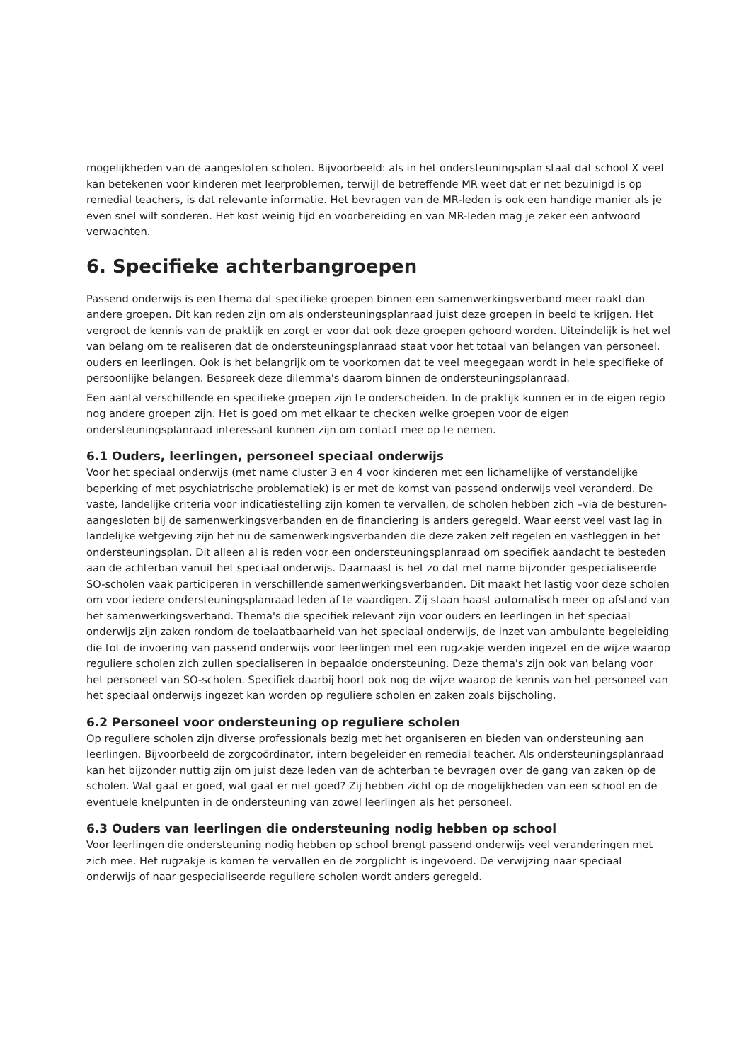mogelijkheden van de aangesloten scholen. Bijvoorbeeld: als in het ondersteuningsplan staat dat school X veel kan betekenen voor kinderen met leerproblemen, terwijl de betreffende MR weet dat er net bezuinigd is op remedial teachers, is dat relevante informatie. Het bevragen van de MR-leden is ook een handige manier als je even snel wilt sonderen. Het kost weinig tijd en voorbereiding en van MR-leden mag je zeker een antwoord verwachten.
6. Specifieke achterbangroepen
Passend onderwijs is een thema dat specifieke groepen binnen een samenwerkingsverband meer raakt dan andere groepen. Dit kan reden zijn om als ondersteuningsplanraad juist deze groepen in beeld te krijgen. Het vergroot de kennis van de praktijk en zorgt er voor dat ook deze groepen gehoord worden. Uiteindelijk is het wel van belang om te realiseren dat de ondersteuningsplanraad staat voor het totaal van belangen van personeel, ouders en leerlingen. Ook is het belangrijk om te voorkomen dat te veel meegegaan wordt in hele specifieke of persoonlijke belangen. Bespreek deze dilemma's daarom binnen de ondersteuningsplanraad.
Een aantal verschillende en specifieke groepen zijn te onderscheiden. In de praktijk kunnen er in de eigen regio nog andere groepen zijn. Het is goed om met elkaar te checken welke groepen voor de eigen ondersteuningsplanraad interessant kunnen zijn om contact mee op te nemen.
6.1 Ouders, leerlingen, personeel speciaal onderwijs
Voor het speciaal onderwijs (met name cluster 3 en 4 voor kinderen met een lichamelijke of verstandelijke beperking of met psychiatrische problematiek) is er met de komst van passend onderwijs veel veranderd. De vaste, landelijke criteria voor indicatiestelling zijn komen te vervallen, de scholen hebben zich –via de besturen- aangesloten bij de samenwerkingsverbanden en de financiering is anders geregeld. Waar eerst veel vast lag in landelijke wetgeving zijn het nu de samenwerkingsverbanden die deze zaken zelf regelen en vastleggen in het ondersteuningsplan. Dit alleen al is reden voor een ondersteuningsplanraad om specifiek aandacht te besteden aan de achterban vanuit het speciaal onderwijs. Daarnaast is het zo dat met name bijzonder gespecialiseerde SO-scholen vaak participeren in verschillende samenwerkingsverbanden. Dit maakt het lastig voor deze scholen om voor iedere ondersteuningsplanraad leden af te vaardigen. Zij staan haast automatisch meer op afstand van het samenwerkingsverband. Thema's die specifiek relevant zijn voor ouders en leerlingen in het speciaal onderwijs zijn zaken rondom de toelaatbaarheid van het speciaal onderwijs, de inzet van ambulante begeleiding die tot de invoering van passend onderwijs voor leerlingen met een rugzakje werden ingezet en de wijze waarop reguliere scholen zich zullen specialiseren in bepaalde ondersteuning. Deze thema's zijn ook van belang voor het personeel van SO-scholen. Specifiek daarbij hoort ook nog de wijze waarop de kennis van het personeel van het speciaal onderwijs ingezet kan worden op reguliere scholen en zaken zoals bijscholing.
6.2 Personeel voor ondersteuning op reguliere scholen
Op reguliere scholen zijn diverse professionals bezig met het organiseren en bieden van ondersteuning aan leerlingen. Bijvoorbeeld de zorgcoördinator, intern begeleider en remedial teacher. Als ondersteuningsplanraad kan het bijzonder nuttig zijn om juist deze leden van de achterban te bevragen over de gang van zaken op de scholen. Wat gaat er goed, wat gaat er niet goed? Zij hebben zicht op de mogelijkheden van een school en de eventuele knelpunten in de ondersteuning van zowel leerlingen als het personeel.
6.3 Ouders van leerlingen die ondersteuning nodig hebben op school
Voor leerlingen die ondersteuning nodig hebben op school brengt passend onderwijs veel veranderingen met zich mee. Het rugzakje is komen te vervallen en de zorgplicht is ingevoerd. De verwijzing naar speciaal onderwijs of naar gespecialiseerde reguliere scholen wordt anders geregeld.